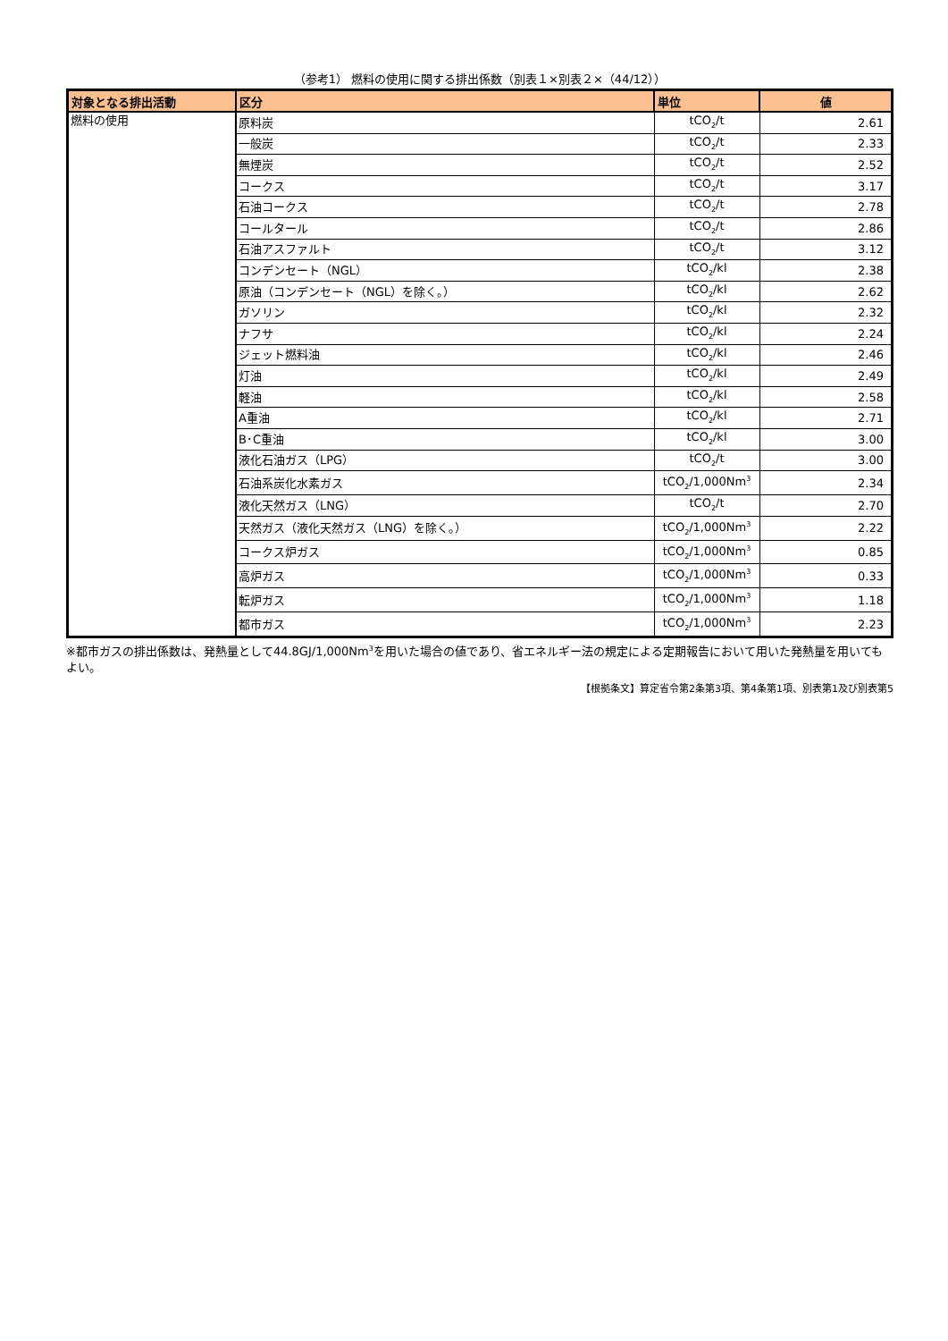（参考1） 燃料の使用に関する排出係数（別表１×別表２×（44/12））
| 対象となる排出活動 | 区分 | 単位 | 値 |
| --- | --- | --- | --- |
| 燃料の使用 | 原料炭 | tCO<sub>2</sub>/t | 2.61 |
| | 一般炭 | tCO<sub>2</sub>/t | 2.33 |
| | 無煙炭 | tCO<sub>2</sub>/t | 2.52 |
| | コークス | tCO<sub>2</sub>/t | 3.17 |
| | 石油コークス | tCO<sub>2</sub>/t | 2.78 |
| | コールタール | tCO<sub>2</sub>/t | 2.86 |
| | 石油アスファルト | tCO<sub>2</sub>/t | 3.12 |
| | コンデンセート（NGL） | tCO<sub>2</sub>/kl | 2.38 |
| | 原油（コンデンセート（NGL）を除く。） | tCO<sub>2</sub>/kl | 2.62 |
| | ガソリン | tCO<sub>2</sub>/kl | 2.32 |
| | ナフサ | tCO<sub>2</sub>/kl | 2.24 |
| | ジェット燃料油 | tCO<sub>2</sub>/kl | 2.46 |
| | 灯油 | tCO<sub>2</sub>/kl | 2.49 |
| | 軽油 | tCO<sub>2</sub>/kl | 2.58 |
| | A重油 | tCO<sub>2</sub>/kl | 2.71 |
| | B･C重油 | tCO<sub>2</sub>/kl | 3.00 |
| | 液化石油ガス（LPG） | tCO<sub>2</sub>/t | 3.00 |
| | 石油系炭化水素ガス | tCO<sub>2</sub>/1,000Nm<sup>3</sup> | 2.34 |
| | 液化天然ガス（LNG） | tCO<sub>2</sub>/t | 2.70 |
| | 天然ガス（液化天然ガス（LNG）を除く。） | tCO<sub>2</sub>/1,000Nm<sup>3</sup> | 2.22 |
| | コークス炉ガス | tCO<sub>2</sub>/1,000Nm<sup>3</sup> | 0.85 |
| | 高炉ガス | tCO<sub>2</sub>/1,000Nm<sup>3</sup> | 0.33 |
| | 転炉ガス | tCO<sub>2</sub>/1,000Nm<sup>3</sup> | 1.18 |
| | 都市ガス | tCO<sub>2</sub>/1,000Nm<sup>3</sup> | 2.23 |
※都市ガスの排出係数は、発熱量として44.8GJ/1,000Nm<sup>3</sup>を用いた場合の値であり、省エネルギー法の規定による定期報告において用いた発熱量を用いてもよい。
【根拠条文】算定省令第2条第3項、第4条第1項、別表第1及び別表第5